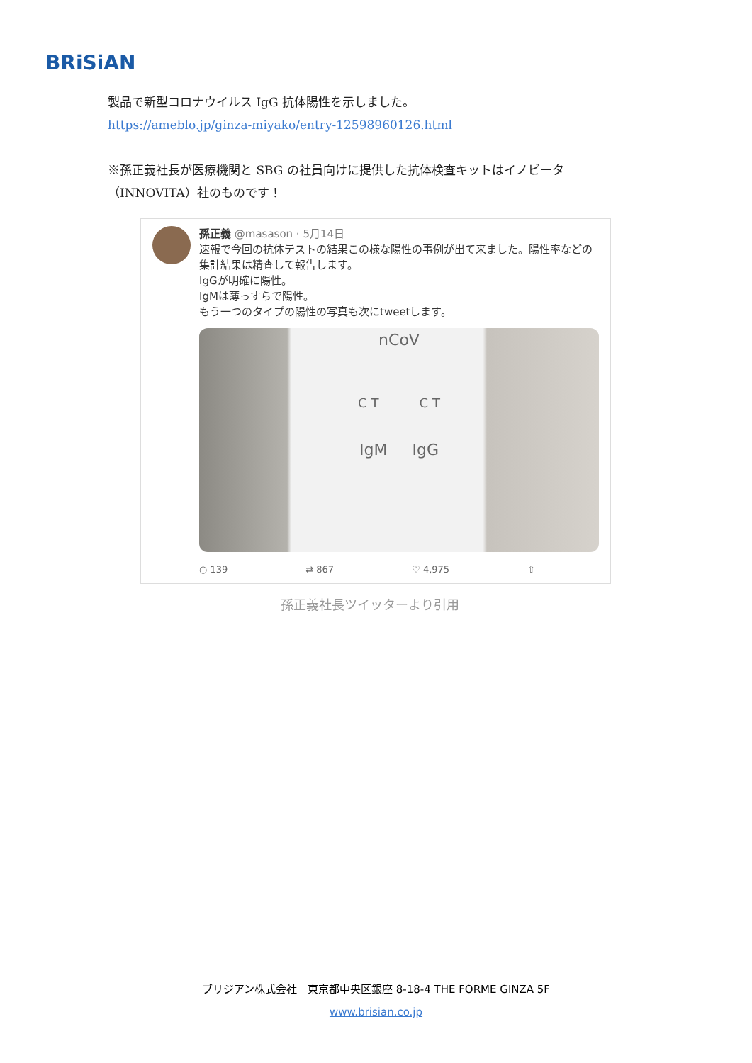BRiSiAN
製品で新型コロナウイルス IgG 抗体陽性を示しました。
https://ameblo.jp/ginza-miyako/entry-12598960126.html
※孫正義社長が医療機関と SBG の社員向けに提供した抗体検査キットはイノビータ（INNOVITA）社のものです！
孫正義 @masason · 5月14日
速報で今回の抗体テストの結果この様な陽性の事例が出て来ました。陽性率などの集計結果は精査して報告します。
IgGが明確に陽性。
IgMは薄っすらで陽性。
もう一つのタイプの陽性の写真も次にtweetします。
nCoV
C T C T
IgM IgG
○ 139 ⇄ 867 ♡ 4,975 ⇧
孫正義社長ツイッターより引用
ブリジアン株式会社　東京都中央区銀座 8-18-4 THE FORME GINZA 5F
www.brisian.co.jp